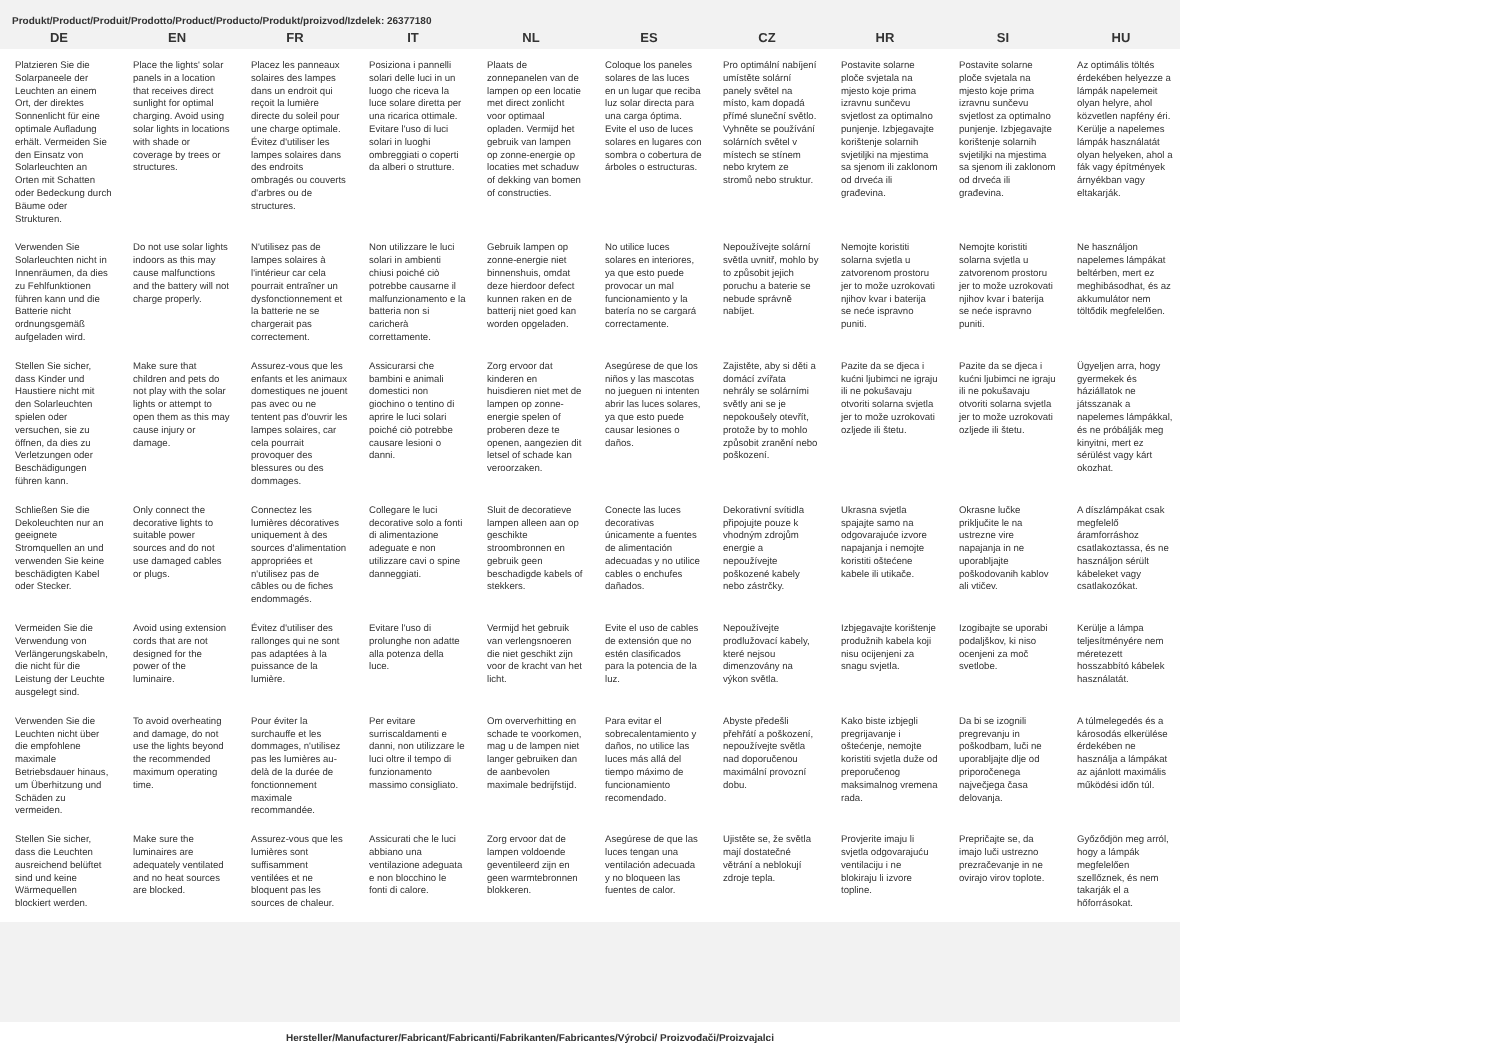Produkt/Product/Produit/Prodotto/Product/Producto/Produkt/proizvod/Izdelek: 26377180
| DE | EN | FR | IT | NL | ES | CZ | HR | SI | HU |
| --- | --- | --- | --- | --- | --- | --- | --- | --- | --- |
| Platzieren Sie die Solarpaneele der Leuchten an einem Ort, der direktes Sonnenlicht für eine optimale Aufladung erhält. Vermeiden Sie den Einsatz von Solarleuchten an Orten mit Schatten oder Bedeckung durch Bäume oder Strukturen. | Place the lights' solar panels in a location that receives direct sunlight for optimal charging. Avoid using solar lights in locations with shade or coverage by trees or structures. | Placez les panneaux solaires des lampes dans un endroit qui reçoit la lumière directe du soleil pour une charge optimale. Évitez d'utiliser les lampes solaires dans des endroits ombragés ou couverts d'arbres ou de structures. | Posiziona i pannelli solari delle luci in un luogo che riceva la luce solare diretta per una ricarica ottimale. Evitare l'uso di luci solari in luoghi ombreggiati o coperti da alberi o strutture. | Plaats de zonnepanelen van de lampen op een locatie met direct zonlicht voor optimaal opladen. Vermijd het gebruik van lampen op zonne-energie op locaties met schaduw of dekking van bomen of constructies. | Coloque los paneles solares de las luces en un lugar que reciba luz solar directa para una carga óptima. Evite el uso de luces solares en lugares con sombra o cobertura de árboles o estructuras. | Pro optimální nabíjení umístěte solární panely světel na místo, kam dopadá přímé sluneční světlo. Vyhněte se používání solárních světel v místech se stínem nebo krytem ze stromů nebo struktur. | Postavite solarne ploče svjetala na mjesto koje prima izravnu sunčevu svjetlost za optimalno punjenje. Izbjegavajte korištenje solarnih svjetiljki na mjestima sa sjenom ili zaklonom od drveća ili građevina. | Postavite solarne ploče svjetala na mjesto koje prima izravnu sunčevu svjetlost za optimalno punjenje. Izbjegavajte korištenje solarnih svjetiljki na mjestima sa sjenom ili zaklonom od drveća ili građevina. | Az optimális töltés érdekében helyezze a lámpák napelemeit olyan helyre, ahol közvetlen napfény éri. Kerülje a napelemes lámpák használatát olyan helyeken, ahol a fák vagy építmények árnyékban vagy eltakarják. |
| Verwenden Sie Solarleuchten nicht in Innenräumen, da dies zu Fehlfunktionen führen kann und die Batterie nicht ordnungsgemäß aufgeladen wird. | Do not use solar lights indoors as this may cause malfunctions and the battery will not charge properly. | N'utilisez pas de lampes solaires à l'intérieur car cela pourrait entraîner un dysfonctionnement et la batterie ne se chargerait pas correctement. | Non utilizzare le luci solari in ambienti chiusi poiché ciò potrebbe causarne il malfunzionamento e la batteria non si caricherà correttamente. | Gebruik lampen op zonne-energie niet binnenshuis, omdat deze hierdoor defect kunnen raken en de batterij niet goed kan worden opgeladen. | No utilice luces solares en interiores, ya que esto puede provocar un mal funcionamiento y la batería no se cargará correctamente. | Nepoužívejte solární světla uvnitř, mohlo by to způsobit jejich poruchu a baterie se nebude správně nabíjet. | Nemojte koristiti solarna svjetla u zatvorenom prostoru jer to može uzrokovati njihov kvar i baterija se neće ispravno puniti. | Nemojte koristiti solarna svjetla u zatvorenom prostoru jer to može uzrokovati njihov kvar i baterija se neće ispravno puniti. | Ne használjon napelemes lámpákat beltérben, mert ez meghibásodhat, és az akkumulátor nem töltődik megfelelően. |
| Stellen Sie sicher, dass Kinder und Haustiere nicht mit den Solarleuchten spielen oder versuchen, sie zu öffnen, da dies zu Verletzungen oder Beschädigungen führen kann. | Make sure that children and pets do not play with the solar lights or attempt to open them as this may cause injury or damage. | Assurez-vous que les enfants et les animaux domestiques ne jouent pas avec ou ne tentent pas d'ouvrir les lampes solaires, car cela pourrait provoquer des blessures ou des dommages. | Assicurarsi che bambini e animali domestici non giochino o tentino di aprire le luci solari poiché ciò potrebbe causare lesioni o danni. | Zorg ervoor dat kinderen en huisdieren niet met de lampen op zonne-energie spelen of proberen deze te openen, aangezien dit letsel of schade kan veroorzaken. | Asegúrese de que los niños y las mascotas no jueguen ni intenten abrir las luces solares, ya que esto puede causar lesiones o daños. | Zajistěte, aby si děti a domácí zvířata nehrály se solárními světly ani se je nepokoušely otevřít, protože by to mohlo způsobit zranění nebo poškození. | Pazite da se djeca i kućni ljubimci ne igraju ili ne pokušavaju otvoriti solarna svjetla jer to može uzrokovati ozljede ili štetu. | Pazite da se djeca i kućni ljubimci ne igraju ili ne pokušavaju otvoriti solarna svjetla jer to može uzrokovati ozljede ili štetu. | Ügyeljen arra, hogy gyermekek és háziállatok ne játsszanak a napelemes lámpákkal, és ne próbálják meg kinyitni, mert ez sérülést vagy kárt okozhat. |
| Schließen Sie die Dekoleuchten nur an geeignete Stromquellen an und verwenden Sie keine beschädigten Kabel oder Stecker. | Only connect the decorative lights to suitable power sources and do not use damaged cables or plugs. | Connectez les lumières décoratives uniquement à des sources d'alimentation appropriées et n'utilisez pas de câbles ou de fiches endommagés. | Collegare le luci decorative solo a fonti di alimentazione adeguate e non utilizzare cavi o spine danneggiati. | Sluit de decoratieve lampen alleen aan op geschikte stroombronnen en gebruik geen beschadigde kabels of stekkers. | Conecte las luces decorativas únicamente a fuentes de alimentación adecuadas y no utilice cables o enchufes dañados. | Dekorativní svítidla připojujte pouze k vhodným zdrojům energie a nepoužívejte poškozené kabely nebo zástrčky. | Ukrasna svjetla spajajte samo na odgovarajuće izvore napajanja i nemojte koristiti oštećene kabele ili utikače. | Okrasne lučke priključite le na ustrezne vire napajanja in ne uporabljajte poškodovanih kablov ali vtičev. | A díszlámpákat csak megfelelő áramforráshoz csatlakoztassa, és ne használjon sérült kábeleket vagy csatlakozókat. |
| Vermeiden Sie die Verwendung von Verlängerungskabeln, die nicht für die Leistung der Leuchte ausgelegt sind. | Avoid using extension cords that are not designed for the power of the luminaire. | Évitez d'utiliser des rallonges qui ne sont pas adaptées à la puissance de la lumière. | Evitare l'uso di prolunghe non adatte alla potenza della luce. | Vermijd het gebruik van verlengsnoeren die niet geschikt zijn voor de kracht van het licht. | Evite el uso de cables de extensión que no estén clasificados para la potencia de la luz. | Nepoužívejte prodlužovací kabely, které nejsou dimenzovány na výkon světla. | Izbjegavajte korištenje produžnih kabela koji nisu ocijenjeni za snagu svjetla. | Izogibajte se uporabi podaljškov, ki niso ocenjeni za moč svetlobe. | Kerülje a lámpa teljesítményére nem méretezett hosszabbító kábelek használatát. |
| Verwenden Sie die Leuchten nicht über die empfohlene maximale Betriebsdauer hinaus, um Überhitzung und Schäden zu vermeiden. | To avoid overheating and damage, do not use the lights beyond the recommended maximum operating time. | Pour éviter la surchauffe et les dommages, n'utilisez pas les lumières au-delà de la durée de fonctionnement maximale recommandée. | Per evitare surriscaldamenti e danni, non utilizzare le luci oltre il tempo di funzionamento massimo consigliato. | Om oververhitting en schade te voorkomen, mag u de lampen niet langer gebruiken dan de aanbevolen maximale bedrijfstijd. | Para evitar el sobrecalentamiento y daños, no utilice las luces más allá del tiempo máximo de funcionamiento recomendado. | Abyste předešli přehřátí a poškození, nepoužívejte světla nad doporučenou maximální provozní dobu. | Kako biste izbjegli pregrijavanje i oštećenje, nemojte koristiti svjetla duže od preporučenog maksimalnog vremena rada. | Da bi se izognili pregrevanju in poškodbam, luči ne uporabljajte dlje od priporočenega največjega časa delovanja. | A túlmelegedés és a károsodás elkerülése érdekében ne használja a lámpákat az ajánlott maximális működési időn túl. |
| Stellen Sie sicher, dass die Leuchten ausreichend belüftet sind und keine Wärmequellen blockiert werden. | Make sure the luminaires are adequately ventilated and no heat sources are blocked. | Assurez-vous que les lumières sont suffisamment ventilées et ne bloquent pas les sources de chaleur. | Assicurati che le luci abbiano una ventilazione adeguata e non blocchino le fonti di calore. | Zorg ervoor dat de lampen voldoende geventileerd zijn en geen warmtebronnen blokkeren. | Asegúrese de que las luces tengan una ventilación adecuada y no bloqueen las fuentes de calor. | Ujistěte se, že světla mají dostatečné větrání a neblokují zdroje tepla. | Provjerite imaju li svjetla odgovarajuću ventilaciju i ne blokiraju li izvore topline. | Prepričajte se, da imajo luči ustrezno prezračevanje in ne ovirajo virov toplote. | Győződjön meg arról, hogy a lámpák megfelelően szellőznek, és nem takarják el a hőforrásokat. |
Hersteller/Manufacturer/Fabricant/Fabricanti/Fabrikanten/Fabricantes/Výrobci/ Proizvođači/Proizvajalci